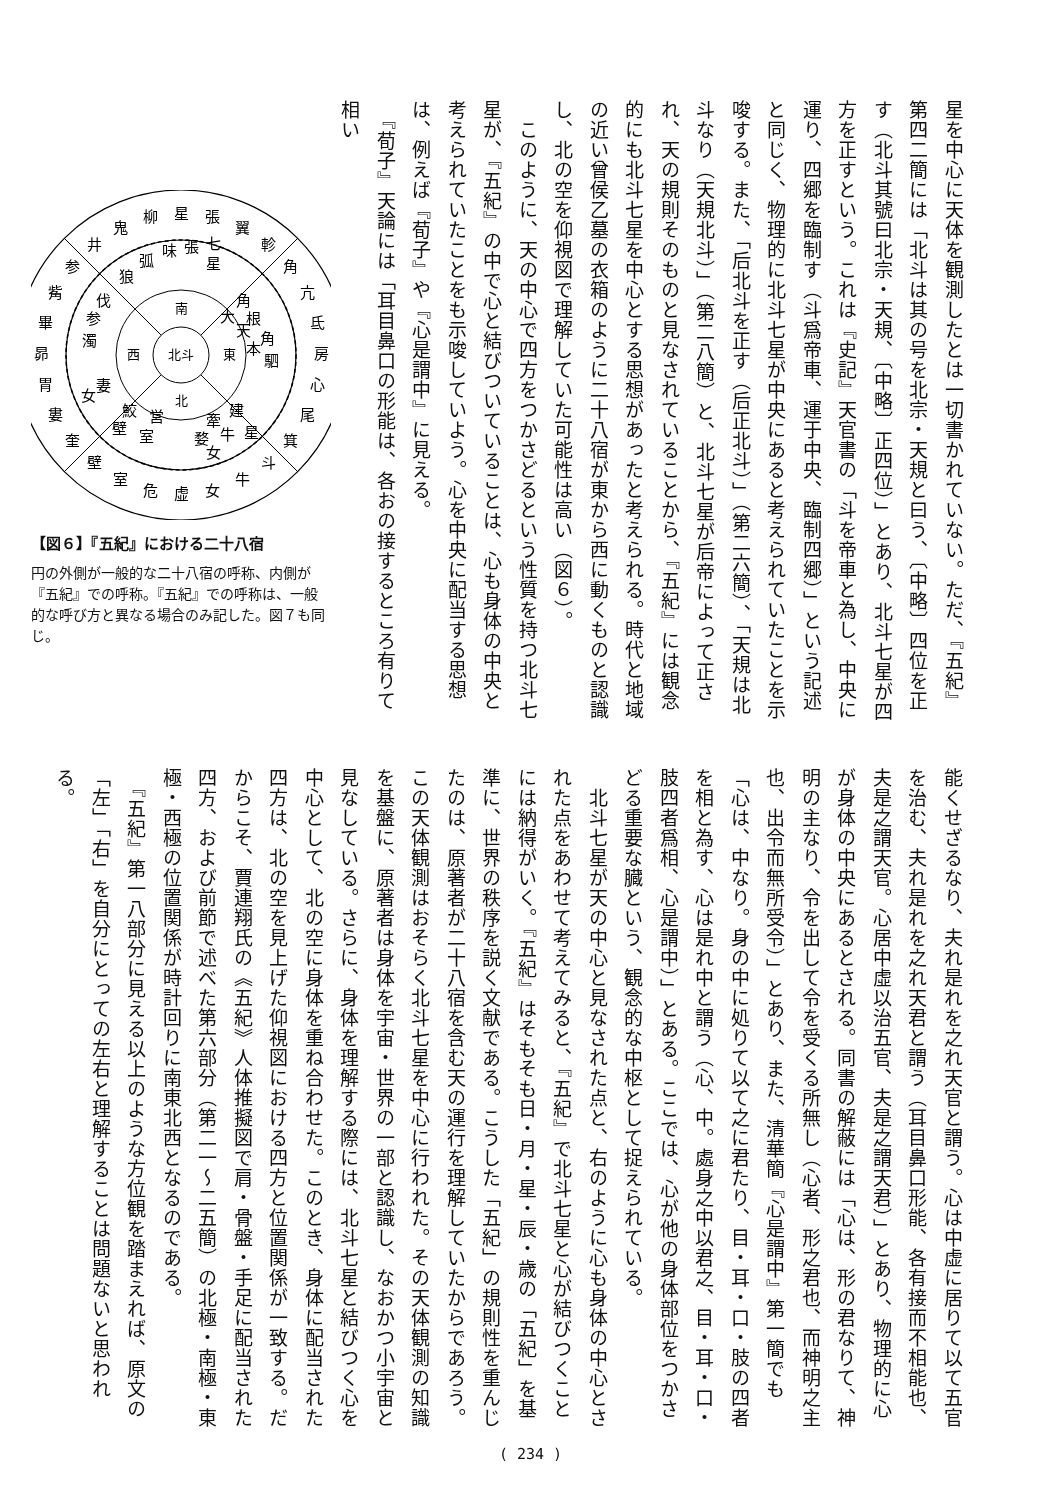星を中心に天体を観測したとは一切書かれていない。ただ、『五紀』第四二簡には「北斗は其の号を北宗・天規と曰う、〔中略〕四位を正す（北斗其號曰北宗・天規、〔中略〕正四位）」とあり、北斗七星が四方を正すという。これは『史記』天官書の「斗を帝車と為し、中央に運り、四郷を臨制す（斗爲帝車、運于中央、臨制四郷）」という記述と同じく、物理的に北斗七星が中央にあると考えられていたことを示唆する。また、「后北斗を正す（后正北斗）」（第二六簡）、「天規は北斗なり（天規北斗）」（第二八簡）と、北斗七星が后帝によって正され、天の規則そのものと見なされていることから、『五紀』には観念的にも北斗七星を中心とする思想があったと考えられる。時代と地域の近い曾侯乙墓の衣箱のように二十八宿が東から西に動くものと認識し、北の空を仰視図で理解していた可能性は高い（図６）。
　このように、天の中心で四方をつかさどるという性質を持つ北斗七星が、『五紀』の中で心と結びついていることは、心も身体の中央と考えられていたことをも示唆していよう。心を中央に配当する思想は、例えば『荀子』や『心是謂中』に見える。
　『荀子』天論には「耳目鼻口の形能は、各おの接するところ有りて相い
井
鬼
柳
星
張
翼
軫
角
亢
氐
房
心
尾
箕
斗
牛
女
虚
危
室
壁
奎
婁
胃
昴
畢
觜
参
南
北
東
西
北斗
狼
弧
味
張
七
星
角
大
根
天
角
本
駟
鮫
営
壁
室
建
牽
星
牛
婺
女
伐
参
濁
妻
女
【図６】『五紀』における二十八宿
円の外側が一般的な二十八宿の呼称、内側が『五紀』での呼称。『五紀』での呼称は、一般的な呼び方と異なる場合のみ記した。図７も同じ。
能くせざるなり、夫れ是れを之れ天官と謂う。心は中虚に居りて以て五官を治む、夫れ是れを之れ天君と謂う（耳目鼻口形能、各有接而不相能也、夫是之謂天官。心居中虛以治五官、夫是之謂天君）」とあり、物理的に心が身体の中央にあるとされる。同書の解蔽には「心は、形の君なりて、神明の主なり、令を出して令を受くる所無し（心者、形之君也、而神明之主也、出令而無所受令）」とあり、また、清華簡『心是謂中』第一簡でも「心は、中なり。身の中に処りて以て之に君たり、目・耳・口・肢の四者を相と為す、心は是れ中と謂う（心、中。處身之中以君之、目・耳・口・肢四者爲相、心是謂中）」とある。ここでは、心が他の身体部位をつかさどる重要な臓という、観念的な中枢として捉えられている。
　北斗七星が天の中心と見なされた点と、右のように心も身体の中心とされた点をあわせて考えてみると、『五紀』で北斗七星と心が結びつくことには納得がいく。『五紀』はそもそも日・月・星・辰・歳の「五紀」を基準に、世界の秩序を説く文献である。こうした「五紀」の規則性を重んじたのは、原著者が二十八宿を含む天の運行を理解していたからであろう。この天体観測はおそらく北斗七星を中心に行われた。その天体観測の知識を基盤に、原著者は身体を宇宙・世界の一部と認識し、なおかつ小宇宙と見なしている。さらに、身体を理解する際には、北斗七星と結びつく心を中心として、北の空に身体を重ね合わせた。このとき、身体に配当された四方は、北の空を見上げた仰視図における四方と位置関係が一致する。だからこそ、賈連翔氏の《五紀》人体推擬図で肩・骨盤・手足に配当された四方、および前節で述べた第六部分（第二一～二五簡）の北極・南極・東極・西極の位置関係が時計回りに南東北西となるのである。
　『五紀』第一八部分に見える以上のような方位観を踏まえれば、原文の「左」「右」を自分にとっての左右と理解することは問題ないと思われる。
( 234 )